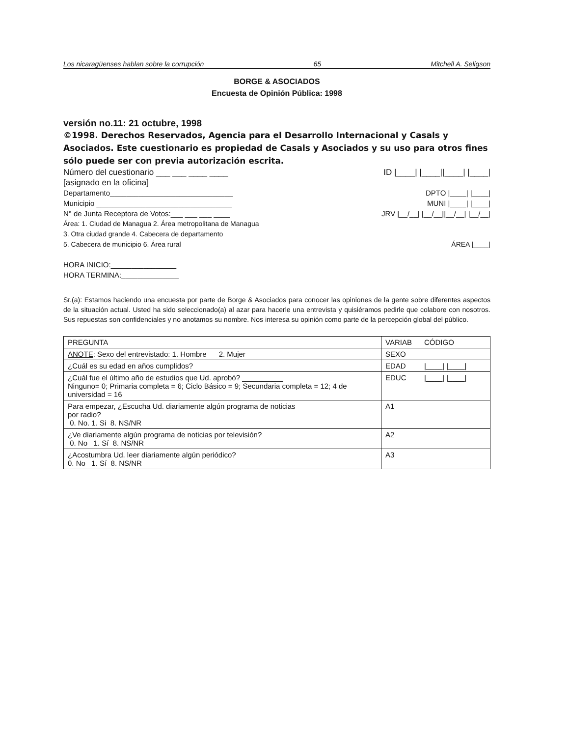Los nicaragüenses hablan sobre la corrupción 65 Mitchell A. Seligson
BORGE & ASOCIADOS
Encuesta de Opinión Pública: 1998
versión no.11: 21 octubre, 1998
©1998. Derechos Reservados, Agencia para el Desarrollo Internacional y Casals y Asociados. Este cuestionario es propiedad de Casals y Asociados y su uso para otros fines sólo puede ser con previa autorización escrita.
Número del cuestionario ___ ___ ____ ____ ID |____| |____||____| |____|
[asignado en la oficina]
Departamento______________________________ DPTO |____| |____|
Municipio _________________________________ MUNI |____| |____|
N° de Junta Receptora de Votos:___ ___ ___ ____ JRV |__/__| |__/__||__/__| |__/__|
Área: 1. Ciudad de Managua 2. Área metropolitana de Managua
3. Otra ciudad grande 4. Cabecera de departamento
5. Cabecera de municipio 6. Área rural ÁREA |____|
HORA INICIO:________________
HORA TERMINA:______________
Sr.(a): Estamos haciendo una encuesta por parte de Borge & Asociados para conocer las opiniones de la gente sobre diferentes aspectos de la situación actual. Usted ha sido seleccionado(a) al azar para hacerle una entrevista y quisiéramos pedirle que colabore con nosotros. Sus repuestas son confidenciales y no anotamos su nombre. Nos interesa su opinión como parte de la percepción global del público.
| PREGUNTA | VARIAB | CÓDIGO |
| --- | --- | --- |
| ANOTE : Sexo del entrevistado: 1. Hombre 2. Mujer | SEXO | |
| ¿Cuál es su edad en años cumplidos? | EDAD | /____/ /____/ |
| ¿Cuál fue el último año de estudios que Ud. aprobó? __________ Ninguno= 0; Primaria completa = 6; Ciclo Básico = 9; Secundaria completa = 12; 4 de universidad = 16 | EDUC | /____/ /____/ |
| Para empezar, ¿Escucha Ud. diariamente algún programa de noticias por radio? 0. No. 1. Si 8. NS/NR | A1 | |
| ¿Ve diariamente algún programa de noticias por televisión? 0. No 1. Sí 8. NS/NR | A2 | |
| ¿Acostumbra Ud. leer diariamente algún periódico? 0. No 1. Sí 8. NS/NR | A3 | |